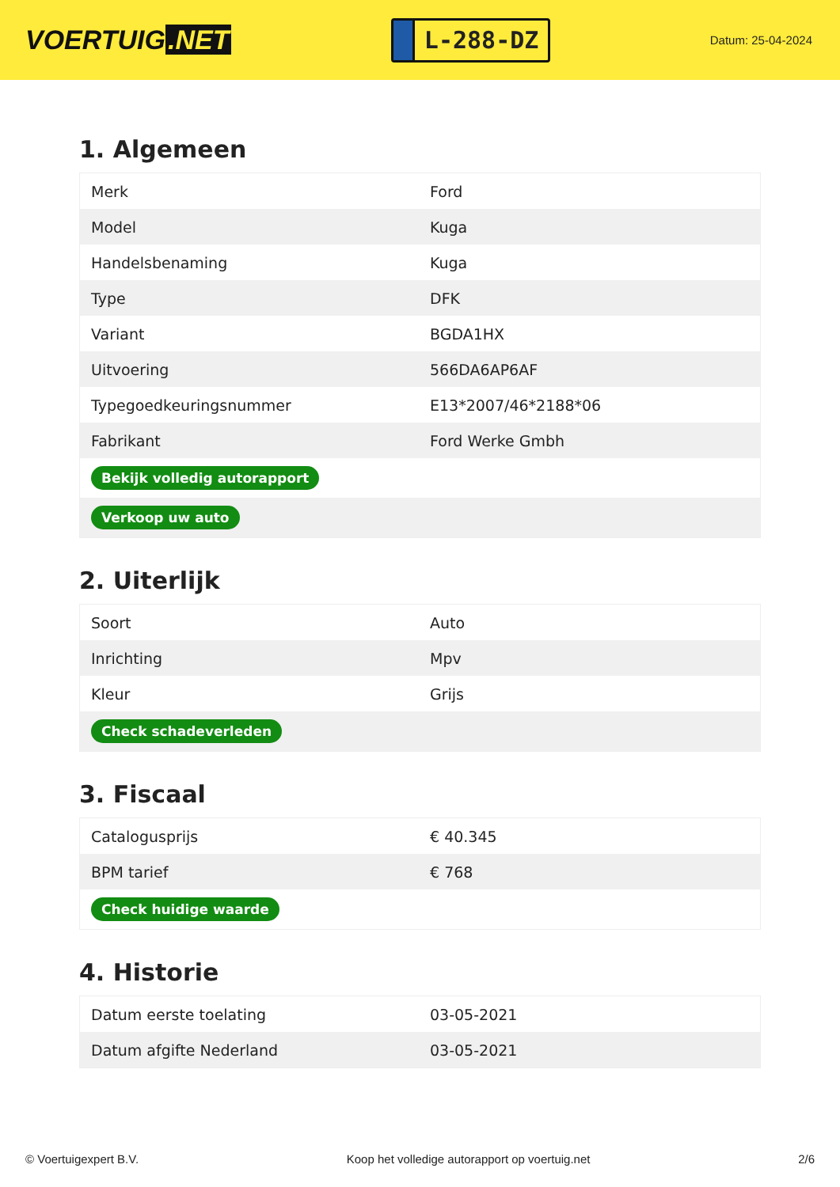VOERTUIG.NET
L-288-DZ
Datum: 25-04-2024
1. Algemeen
| Merk | Ford |
| Model | Kuga |
| Handelsbenaming | Kuga |
| Type | DFK |
| Variant | BGDA1HX |
| Uitvoering | 566DA6AP6AF |
| Typegoedkeuringsnummer | E13*2007/46*2188*06 |
| Fabrikant | Ford Werke Gmbh |
| Bekijk volledig autorapport | |
| Verkoop uw auto | |
2. Uiterlijk
| Soort | Auto |
| Inrichting | Mpv |
| Kleur | Grijs |
| Check schadeverleden | |
3. Fiscaal
| Catalogusprijs | € 40.345 |
| BPM tarief | € 768 |
| Check huidige waarde | |
4. Historie
| Datum eerste toelating | 03-05-2021 |
| Datum afgifte Nederland | 03-05-2021 |
© Voertuigexpert B.V. Koop het volledige autorapport op voertuig.net 2/6